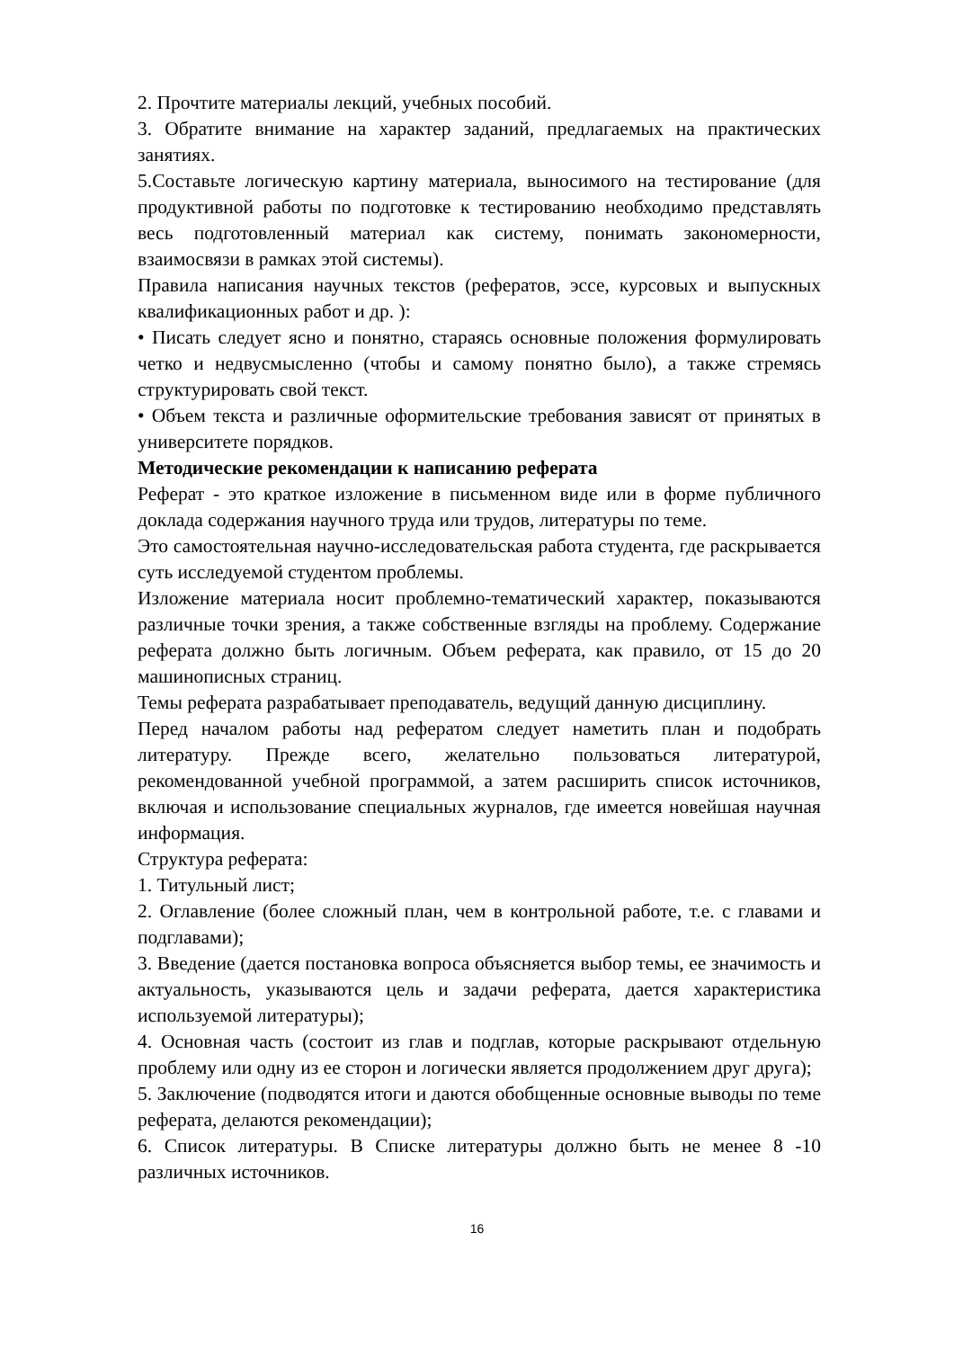2. Прочтите материалы лекций, учебных пособий.
3. Обратите внимание на характер заданий, предлагаемых на практических занятиях.
5.Составьте логическую картину материала, выносимого на тестирование (для продуктивной работы по подготовке к тестированию необходимо представлять весь подготовленный материал как систему, понимать закономерности, взаимосвязи в рамках этой системы).
Правила написания научных текстов (рефератов, эссе, курсовых и выпускных квалификационных работ и др. ):
• Писать следует ясно и понятно, стараясь основные положения формулировать четко и недвусмысленно (чтобы и самому понятно было), а также стремясь структурировать свой текст.
• Объем текста и различные оформительские требования зависят от принятых в университете порядков.
Методические рекомендации к написанию реферата
Реферат - это краткое изложение в письменном виде или в форме публичного доклада содержания научного труда или трудов, литературы по теме.
Это самостоятельная научно-исследовательская работа студента, где раскрывается суть исследуемой студентом проблемы.
Изложение материала носит проблемно-тематический характер, показываются различные точки зрения, а также собственные взгляды на проблему. Содержание реферата должно быть логичным. Объем реферата, как правило, от 15 до 20 машинописных страниц.
Темы реферата разрабатывает преподаватель, ведущий данную дисциплину.
Перед началом работы над рефератом следует наметить план и подобрать литературу. Прежде всего, желательно пользоваться литературой, рекомендованной учебной программой, а затем расширить список источников, включая и использование специальных журналов, где имеется новейшая научная информация.
Структура реферата:
1. Титульный лист;
2. Оглавление (более сложный план, чем в контрольной работе, т.е. с главами и подглавами);
3. Введение (дается постановка вопроса объясняется выбор темы, ее значимость и актуальность, указываются цель и задачи реферата, дается характеристика используемой литературы);
4. Основная часть (состоит из глав и подглав, которые раскрывают отдельную проблему или одну из ее сторон и логически является продолжением друг друга);
5. Заключение (подводятся итоги и даются обобщенные основные выводы по теме реферата, делаются рекомендации);
6. Список литературы. В Списке литературы должно быть не менее 8 -10 различных источников.
16